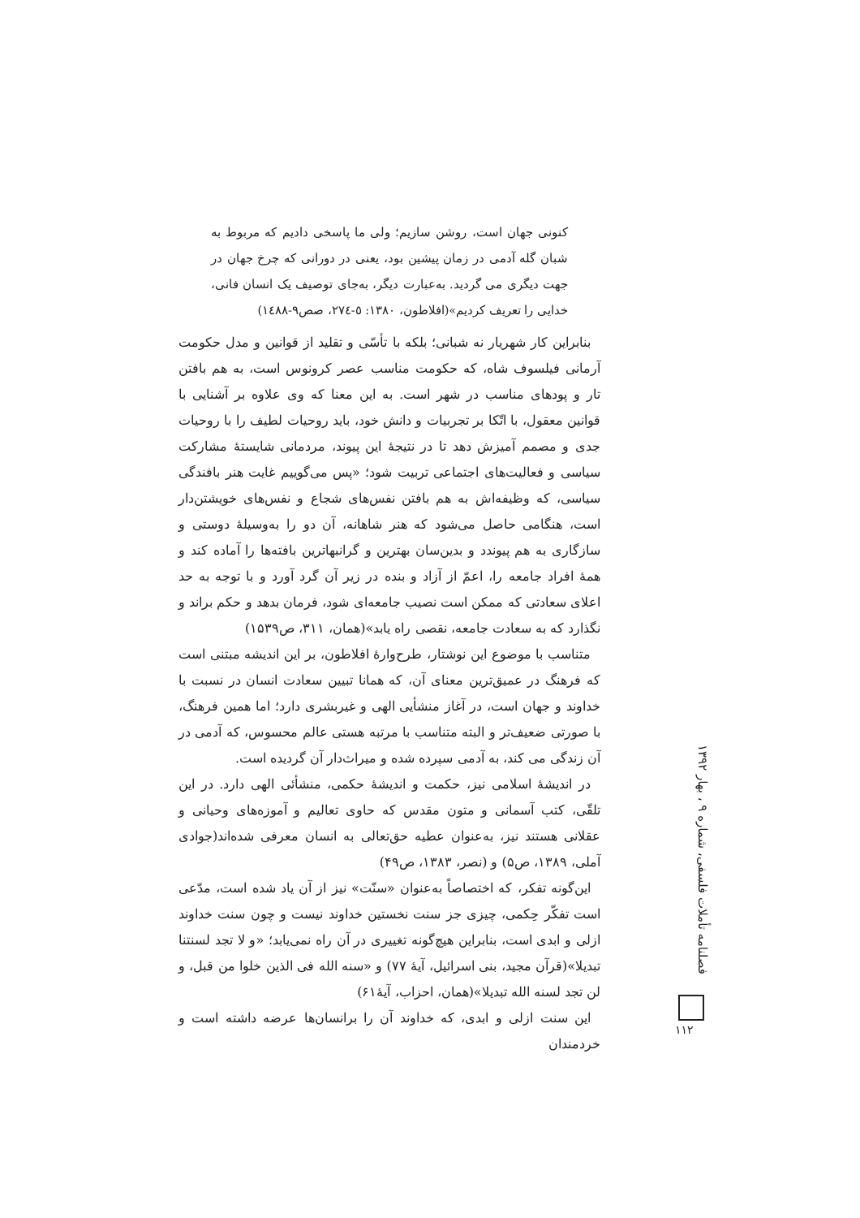کنونی جهان است، روشن سازیم؛ ولی ما پاسخی دادیم که مربوط به شبان گله آدمی در زمان پیشین بود، یعنی در دورانی که چرخ جهان در جهت دیگری می گردید. به‌عبارت دیگر، به‌جای توصیف یک انسان فانی، خدایی را تعریف کردیم»(افلاطون، ۱۳۸۰: ٥-٢٧٤، صص٩-١٤٨٨)
بنابراین کار شهریار نه شبانی؛ بلکه با تأسّی و تقلید از قوانین و مدل حکومت آرمانی فیلسوف شاه، که حکومت مناسب عصر کرونوس است، به هم بافتن تار و پودهای مناسب در شهر است. به این معنا که وی علاوه بر آشنایی با قوانین معقول، با اتّکا بر تجربیات و دانش خود، باید روحیات لطیف را با روحیات جدی و مصمم آمیزش دهد تا در نتیجهٔ این پیوند، مردمانی شایستهٔ مشارکت سیاسی و فعالیت‌های اجتماعی تربیت شود؛ «پس می‌گوییم غایت هنر بافندگی سیاسی، که وظیفه‌اش به هم بافتن نفس‌های شجاع و نفس‌های خویشتن‌دار است، هنگامی حاصل می‌شود که هنر شاهانه، آن دو را به‌وسیلهٔ دوستی و سازگاری به هم پیوندد و بدین‌سان بهترین و گرانبهاترین بافته‌ها را آماده کند و همهٔ افراد جامعه را، اعمّ از آزاد و بنده در زیر آن گرد آورد و با توجه به حد اعلای سعادتی که ممکن است نصیب جامعه‌ای شود، فرمان بدهد و حکم براند و نگذارد که به سعادت جامعه، نقصی راه یابد»(همان، ۳۱۱، ص۱۵۳۹)
متناسب با موضوع این نوشتار، طرح‌وارهٔ افلاطون، بر این اندیشه مبتنی است که فرهنگ در عمیق‌ترین معنای آن، که همانا تبیین سعادت انسان در نسبت با خداوند و جهان است، در آغاز منشأیی الهی و غیربشری دارد؛ اما همین فرهنگ، با صورتی ضعیف‌تر و البته متناسب با مرتبه هستی عالم محسوس، که آدمی در آن زندگی می کند، به آدمی سپرده شده و میراث‌دار آن گردیده است.
در اندیشهٔ اسلامی نیز، حکمت و اندیشهٔ حکمی، منشأئی الهی دارد. در این تلقّی، کتب آسمانی و متون مقدس که حاوی تعالیم و آموزه‌های وحیانی و عقلانی هستند نیز، به‌عنوان عطیه حق‌تعالی به انسان معرفی شده‌اند(جوادی آملی، ۱۳۸۹، ص۵) و (نصر، ۱۳۸۳، ص۴۹)
این‌گونه تفکر، که اختصاصاً به‌عنوان «سنّت» نیز از آن یاد شده است، مدّعی است تفکّر حِکمی، چیزی جز سنت نخستین خداوند نیست و چون سنت خداوند ازلی و ابدی است، بنابراین هیچ‌گونه تغییری در آن راه نمی‌یابد؛ «و لا تجد لسنتنا تبدیلا»(قرآن مجید، بنی اسرائیل، آیهٔ ۷۷) و «سنه الله فی الذین خلوا من قبل، و لن تجد لسنه الله تبدیلا»(همان، احزاب، آیهٔ۶۱)
این سنت ازلی و ابدی، که خداوند آن را برانسان‌ها عرضه داشته است و خردمندان
فصلنامه تأملات فلسفی، شماره ۹ ، بهار ۱۳۹۲
۱۱۲